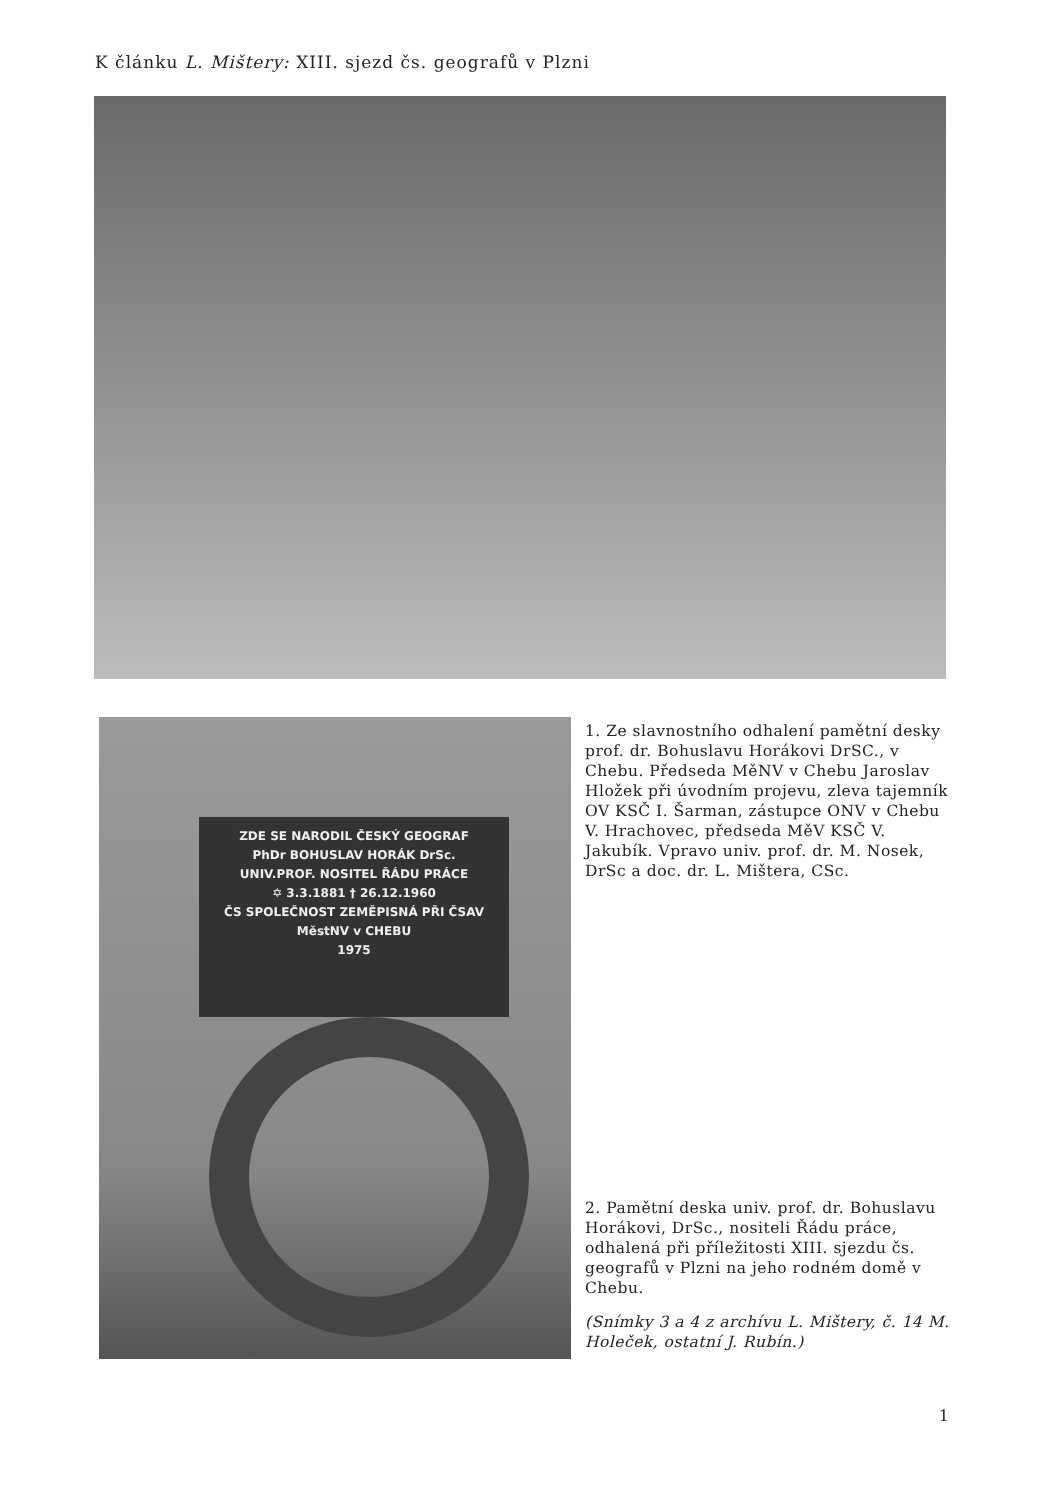K článku L. Mištery: XIII. sjezd čs. geografů v Plzni
ZDE SE NARODIL ČESKÝ GEOGRAF
PhDr BOHUSLAV HORÁK DrSc.
UNIV.PROF. NOSITEL ŘÁDU PRÁCE
✡ 3.3.1881 † 26.12.1960
ČS SPOLEČNOST ZEMĚPISNÁ PŘI ČSAV
MěstNV v CHEBU
1975
1. Ze slavnostního odhalení pamětní desky prof. dr. Bohuslavu Horákovi DrSC., v Chebu. Předseda MěNV v Chebu Jaroslav Hložek při úvodním projevu, zleva tajemník OV KSČ I. Šarman, zástupce ONV v Chebu V. Hrachovec, předseda MěV KSČ V. Jakubík. Vpravo univ. prof. dr. M. Nosek, DrSc a doc. dr. L. Mištera, CSc.
2. Pamětní deska univ. prof. dr. Bohuslavu Horákovi, DrSc., nositeli Řádu práce, odhalená při příležitosti XIII. sjezdu čs. geografů v Plzni na jeho rodném domě v Chebu.
(Snímky 3 a 4 z archívu L. Mištery, č. 14 M. Holeček, ostatní J. Rubín.)
1